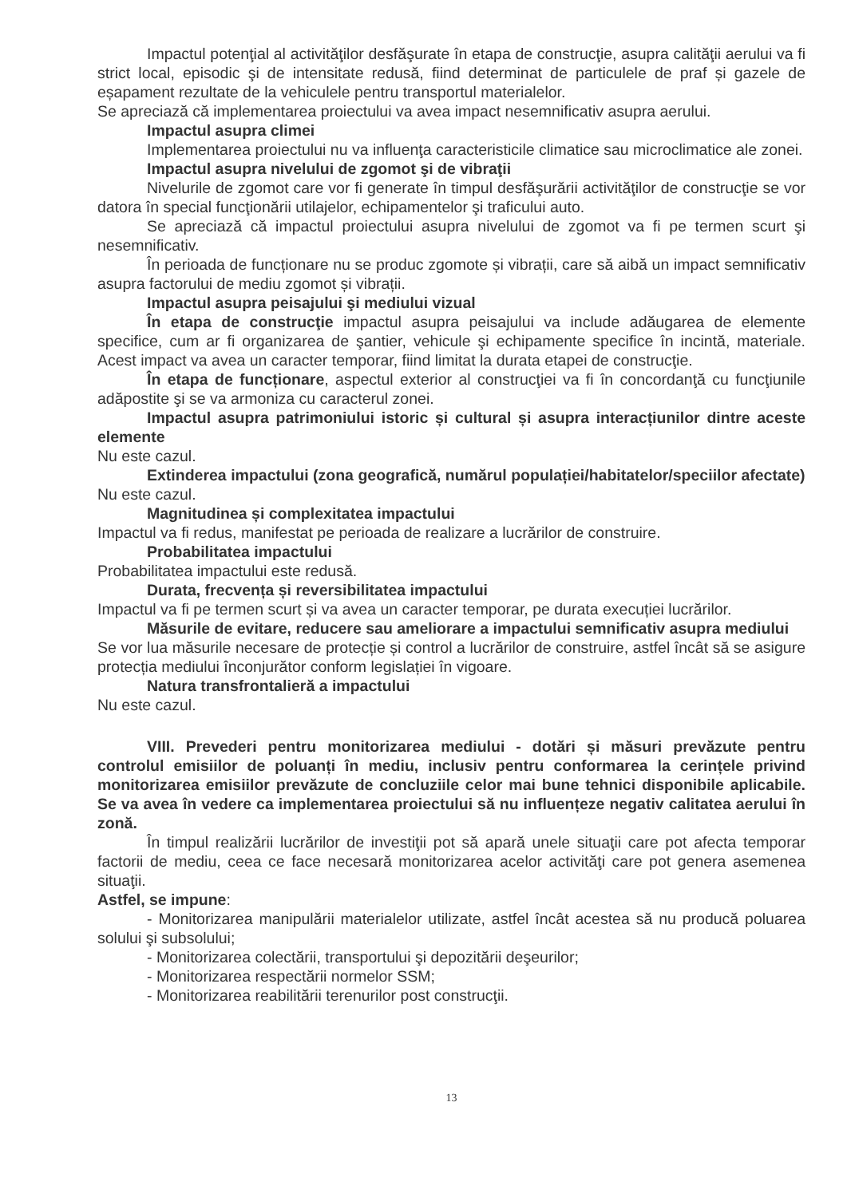Impactul potenţial al activităţilor desfăşurate în etapa de construcţie, asupra calităţii aerului va fi strict local, episodic şi de intensitate redusă, fiind determinat de particulele de praf și gazele de eșapament rezultate de la vehiculele pentru transportul materialelor.
Se apreciază că implementarea proiectului va avea impact nesemnificativ asupra aerului.
Impactul asupra climei
Implementarea proiectului nu va influenţa caracteristicile climatice sau microclimatice ale zonei.
Impactul asupra nivelului de zgomot şi de vibraţii
Nivelurile de zgomot care vor fi generate în timpul desfăşurării activităţilor de construcţie se vor datora în special funcţionării utilajelor, echipamentelor şi traficului auto.
Se apreciază că impactul proiectului asupra nivelului de zgomot va fi pe termen scurt şi nesemnificativ.
În perioada de funcționare nu se produc zgomote și vibrații, care să aibă un impact semnificativ asupra factorului de mediu zgomot și vibrații.
Impactul asupra peisajului şi mediului vizual
În etapa de construcţie impactul asupra peisajului va include adăugarea de elemente specifice, cum ar fi organizarea de şantier, vehicule şi echipamente specifice în incintă, materiale. Acest impact va avea un caracter temporar, fiind limitat la durata etapei de construcţie.
În etapa de funcționare, aspectul exterior al construcţiei va fi în concordanţă cu funcţiunile adăpostite şi se va armoniza cu caracterul zonei.
Impactul asupra patrimoniului istoric și cultural și asupra interacțiunilor dintre aceste elemente
Nu este cazul.
Extinderea impactului (zona geografică, numărul populației/habitatelor/speciilor afectate)
Nu este cazul.
Magnitudinea și complexitatea impactului
Impactul va fi redus, manifestat pe perioada de realizare a lucrărilor de construire.
Probabilitatea impactului
Probabilitatea impactului este redusă.
Durata, frecvența și reversibilitatea impactului
Impactul va fi pe termen scurt și va avea un caracter temporar, pe durata execuției lucrărilor.
Măsurile de evitare, reducere sau ameliorare a impactului semnificativ asupra mediului
Se vor lua măsurile necesare de protecție și control a lucrărilor de construire, astfel încât să se asigure protecția mediului înconjurător conform legislației în vigoare.
Natura transfrontalieră a impactului
Nu este cazul.
VIII. Prevederi pentru monitorizarea mediului - dotări și măsuri prevăzute pentru controlul emisiilor de poluanți în mediu, inclusiv pentru conformarea la cerințele privind monitorizarea emisiilor prevăzute de concluziile celor mai bune tehnici disponibile aplicabile. Se va avea în vedere ca implementarea proiectului să nu influențeze negativ calitatea aerului în zonă.
În timpul realizării lucrărilor de investiţii pot să apară unele situaţii care pot afecta temporar factorii de mediu, ceea ce face necesară monitorizarea acelor activităţi care pot genera asemenea situaţii.
Astfel, se impune:
- Monitorizarea manipulării materialelor utilizate, astfel încât acestea să nu producă poluarea solului şi subsolului;
- Monitorizarea colectării, transportului şi depozitării deşeurilor;
- Monitorizarea respectării normelor SSM;
- Monitorizarea reabilitării terenurilor post construcţii.
13